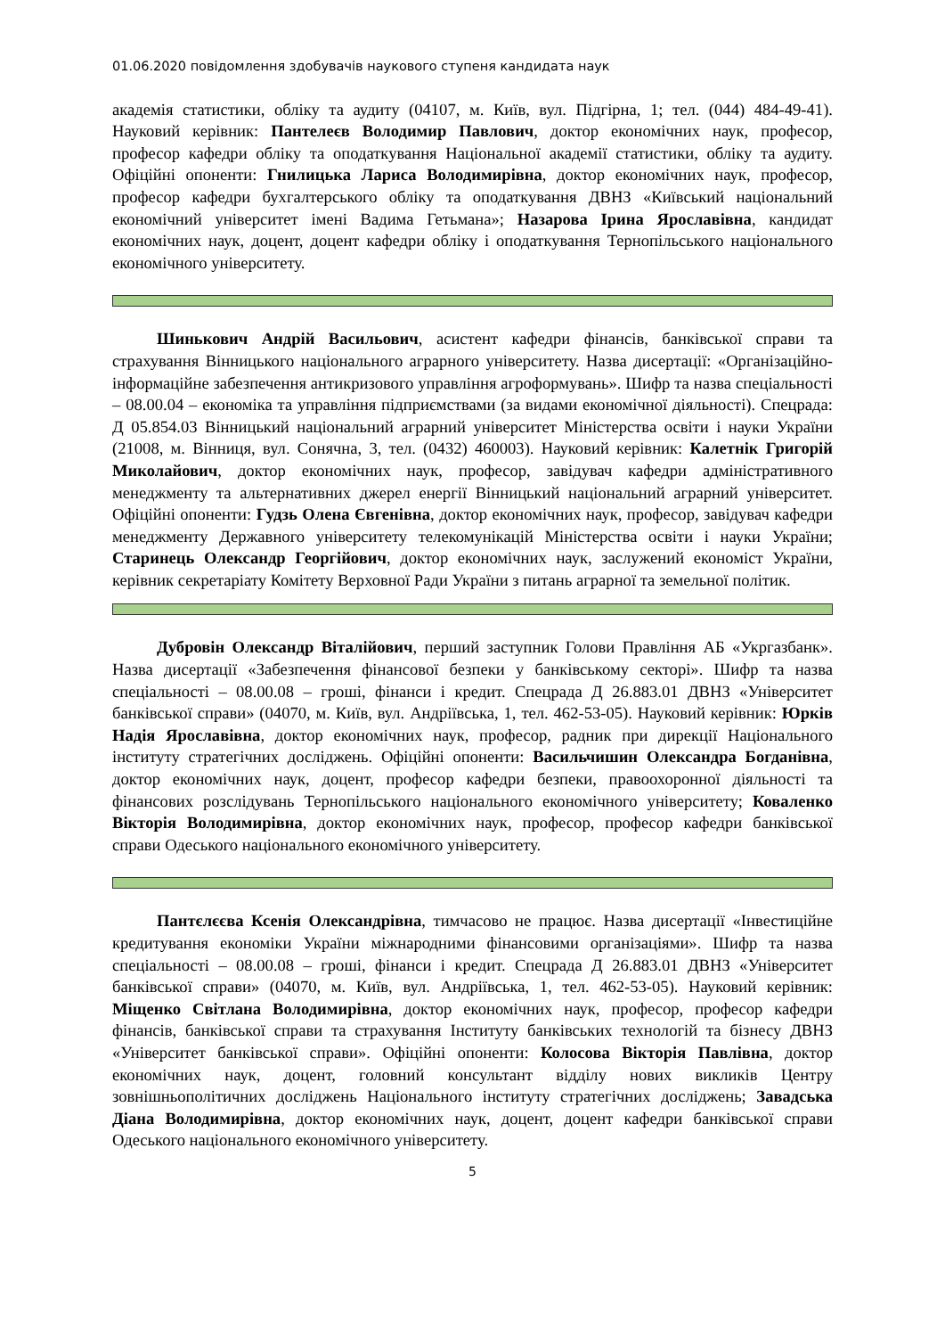01.06.2020 повідомлення здобувачів наукового ступеня кандидата наук
академія статистики, обліку та аудиту (04107, м. Київ, вул. Підгірна, 1; тел. (044) 484-49-41). Науковий керівник: Пантелеєв Володимир Павлович, доктор економічних наук, професор, професор кафедри обліку та оподаткування Національної академії статистики, обліку та аудиту. Офіційні опоненти: Гнилицька Лариса Володимирівна, доктор економічних наук, професор, професор кафедри бухгалтерського обліку та оподаткування ДВНЗ «Київський національний економічний університет імені Вадима Гетьмана»; Назарова Ірина Ярославівна, кандидат економічних наук, доцент, доцент кафедри обліку і оподаткування Тернопільського національного економічного університету.
Шинькович Андрій Васильович, асистент кафедри фінансів, банківської справи та страхування Вінницького національного аграрного університету. Назва дисертації: «Організаційно-інформаційне забезпечення антикризового управління агроформувань». Шифр та назва спеціальності – 08.00.04 – економіка та управління підприємствами (за видами економічної діяльності). Спецрада: Д 05.854.03 Вінницький національний аграрний університет Міністерства освіти і науки України (21008, м. Вінниця, вул. Сонячна, 3, тел. (0432) 460003). Науковий керівник: Калетнік Григорій Миколайович, доктор економічних наук, професор, завідувач кафедри адміністративного менеджменту та альтернативних джерел енергії Вінницький національний аграрний університет. Офіційні опоненти: Гудзь Олена Євгенівна, доктор економічних наук, професор, завідувач кафедри менеджменту Державного університету телекомунікацій Міністерства освіти і науки України; Старинець Олександр Георгійович, доктор економічних наук, заслужений економіст України, керівник секретаріату Комітету Верховної Ради України з питань аграрної та земельної політик.
Дубровін Олександр Віталійович, перший заступник Голови Правління АБ «Укргазбанк». Назва дисертації «Забезпечення фінансової безпеки у банківському секторі». Шифр та назва спеціальності – 08.00.08 – гроші, фінанси і кредит. Спецрада Д 26.883.01 ДВНЗ «Університет банківської справи» (04070, м. Київ, вул. Андріївська, 1, тел. 462-53-05). Науковий керівник: Юрків Надія Ярославівна, доктор економічних наук, професор, радник при дирекції Національного інституту стратегічних досліджень. Офіційні опоненти: Васильчишин Олександра Богданівна, доктор економічних наук, доцент, професор кафедри безпеки, правоохоронної діяльності та фінансових розслідувань Тернопільського національного економічного університету; Коваленко Вікторія Володимирівна, доктор економічних наук, професор, професор кафедри банківської справи Одеського національного економічного університету.
Пантєлєєва Ксенія Олександрівна, тимчасово не працює. Назва дисертації «Інвестиційне кредитування економіки України міжнародними фінансовими організаціями». Шифр та назва спеціальності – 08.00.08 – гроші, фінанси і кредит. Спецрада Д 26.883.01 ДВНЗ «Університет банківської справи» (04070, м. Київ, вул. Андріївська, 1, тел. 462-53-05). Науковий керівник: Міщенко Світлана Володимирівна, доктор економічних наук, професор, професор кафедри фінансів, банківської справи та страхування Інституту банківських технологій та бізнесу ДВНЗ «Університет банківської справи». Офіційні опоненти: Колосова Вікторія Павлівна, доктор економічних наук, доцент, головний консультант відділу нових викликів Центру зовнішньополітичних досліджень Національного інституту стратегічних досліджень; Завадська Діана Володимирівна, доктор економічних наук, доцент, доцент кафедри банківської справи Одеського національного економічного університету.
5